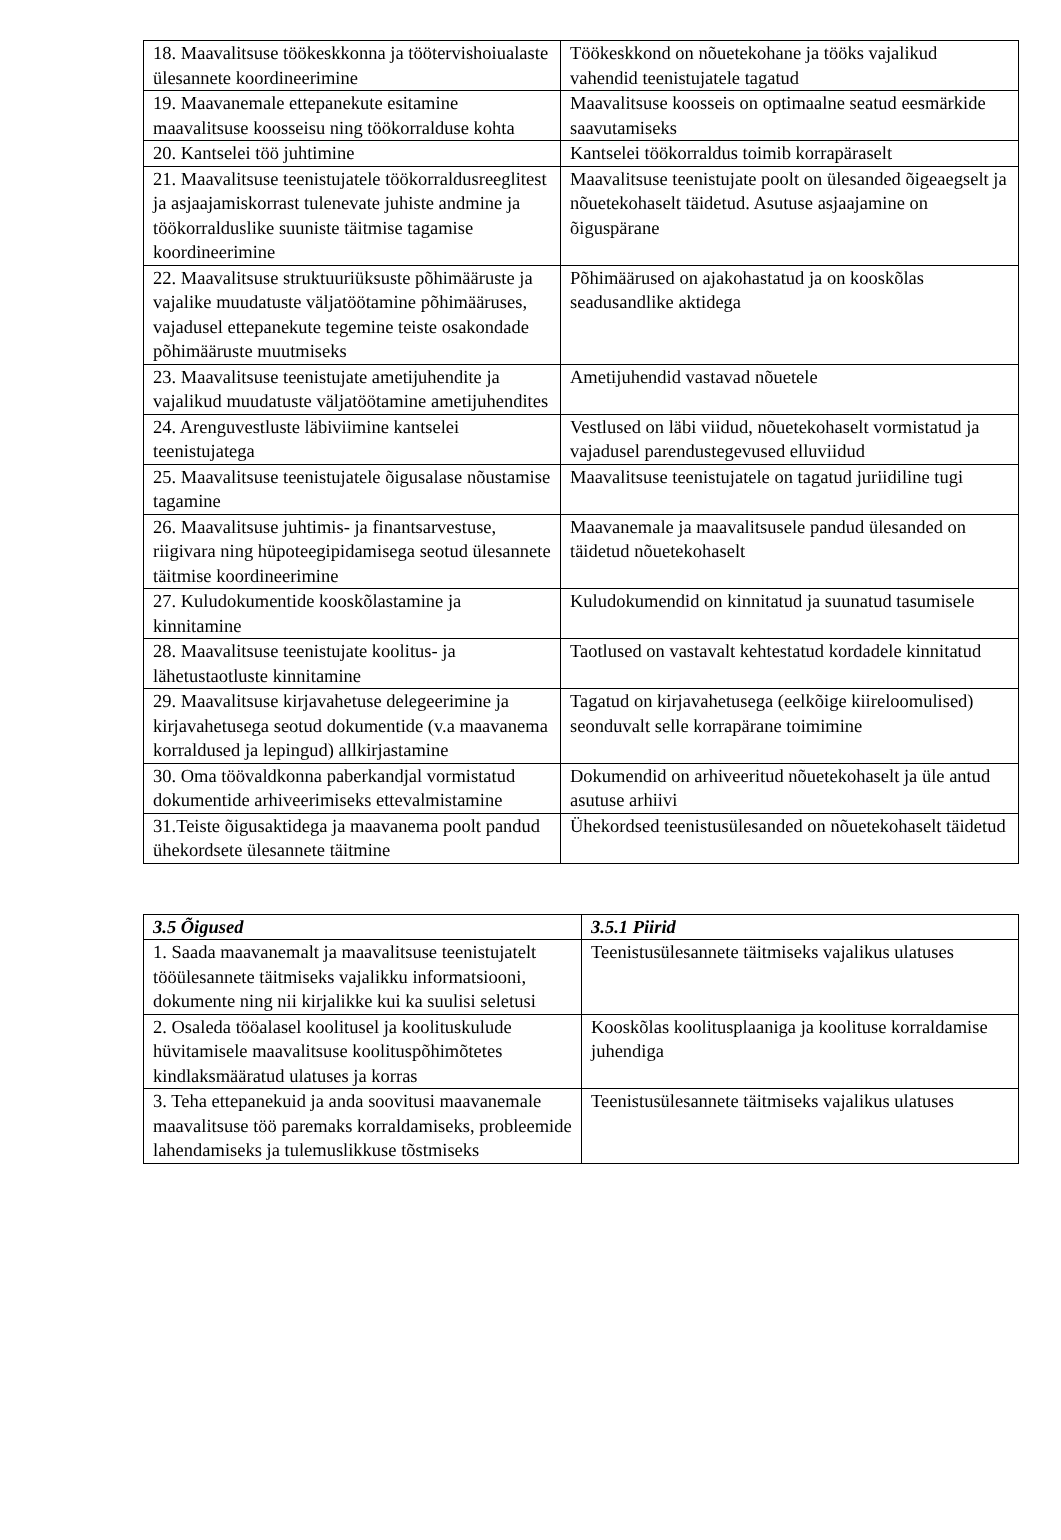| 18. Maavalitsuse töökeskkonna ja töötervishoiualaste ülesannete koordineerimine | Töökeskkond on nõuetekohane ja tööks vajalikud vahendid teenistujatele tagatud |
| 19. Maavanemale ettepanekute esitamine maavalitsuse koosseisu ning töökorralduse kohta | Maavalitsuse koosseis on optimaalne seatud eesmärkide saavutamiseks |
| 20. Kantselei töö juhtimine | Kantselei töökorraldus toimib korrapäraselt |
| 21. Maavalitsuse teenistujatele töökorraldusreeglitest ja asjaajamiskorrast tulenevate juhiste andmine ja töökorralduslike suuniste täitmise tagamise koordineerimine | Maavalitsuse teenistujate poolt on ülesanded õigeaegselt ja nõuetekohaselt täidetud. Asutuse asjaajamine on õiguspärane |
| 22. Maavalitsuse struktuuriüksuste põhimääruste ja vajalike muudatuste väljatöötamine põhimääruses, vajadusel ettepanekute tegemine teiste osakondade põhimääruste muutmiseks | Põhimäärused on ajakohastatud ja on kooskõlas seadusandlike aktidega |
| 23. Maavalitsuse teenistujate ametijuhendite ja vajalikud muudatuste väljatöötamine ametijuhendites | Ametijuhendid vastavad nõuetele |
| 24. Arenguvestluste läbiviimine kantselei teenistujatega | Vestlused on läbi viidud, nõuetekohaselt vormistatud ja vajadusel parendustegevused elluviidud |
| 25. Maavalitsuse teenistujatele õigusalase nõustamise tagamine | Maavalitsuse teenistujatele on tagatud juriidiline tugi |
| 26. Maavalitsuse juhtimis- ja finantsarvestuse, riigivara ning hüpoteegipidamisega seotud ülesannete täitmise koordineerimine | Maavanemale ja maavalitsusele pandud ülesanded on täidetud nõuetekohaselt |
| 27. Kuludokumentide kooskõlastamine ja kinnitamine | Kuludokumendid on kinnitatud ja suunatud tasumisele |
| 28. Maavalitsuse teenistujate koolitus- ja lähetustaotluste kinnitamine | Taotlused on vastavalt kehtestatud kordadele kinnitatud |
| 29. Maavalitsuse kirjavahetuse delegeerimine ja kirjavahetusega seotud dokumentide (v.a maavanema korraldused ja lepingud) allkirjastamine | Tagatud on kirjavahetusega (eelkõige kiireloomulised) seonduvalt selle korrapärane toimimine |
| 30. Oma töövaldkonna paberkandjal vormistatud dokumentide arhiveerimiseks ettevalmistamine | Dokumendid on arhiveeritud nõuetekohaselt ja üle antud asutuse arhiivi |
| 31.Teiste õigusaktidega ja maavanema poolt pandud ühekordsete ülesannete täitmine | Ühekordsed teenistusülesanded on nõuetekohaselt täidetud |
| 3.5 Õigused | 3.5.1 Piirid |
| --- | --- |
| 1. Saada maavanemalt ja maavalitsuse teenistujatelt tööülesannete täitmiseks vajalikku informatsiooni, dokumente ning nii kirjalikke kui ka suulisi seletusi | Teenistusülesannete täitmiseks vajalikus ulatuses |
| 2. Osaleda tööalasel koolitusel ja koolituskulude hüvitamisele maavalitsuse koolituspõhimõtetes kindlaksmääratud ulatuses ja korras | Kooskõlas koolitusplaaniga ja koolituse korraldamise juhendiga |
| 3. Teha ettepanekuid ja anda soovitusi maavanemale maavalitsuse töö paremaks korraldamiseks, probleemide lahendamiseks ja tulemuslikkuse tõstmiseks | Teenistusülesannete täitmiseks vajalikus ulatuses |